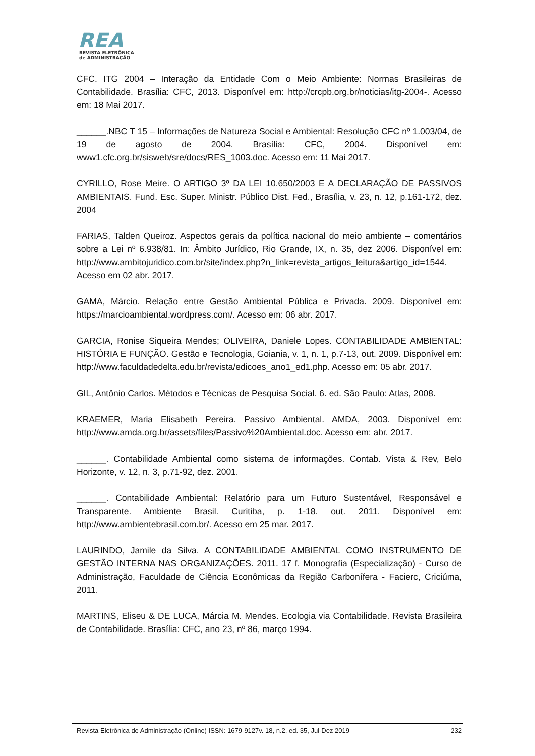REA
REVISTA ELETRÔNICA
de ADMINISTRAÇÃO
CFC. ITG 2004 – Interação da Entidade Com o Meio Ambiente: Normas Brasileiras de Contabilidade. Brasília: CFC, 2013. Disponível em: http://crcpb.org.br/noticias/itg-2004-. Acesso em: 18 Mai 2017.
______.NBC T 15 – Informações de Natureza Social e Ambiental: Resolução CFC nº 1.003/04, de 19 de agosto de 2004. Brasília: CFC, 2004. Disponível em: www1.cfc.org.br/sisweb/sre/docs/RES_1003.doc. Acesso em: 11 Mai 2017.
CYRILLO, Rose Meire. O ARTIGO 3º DA LEI 10.650/2003 E A DECLARAÇÃO DE PASSIVOS AMBIENTAIS. Fund. Esc. Super. Ministr. Público Dist. Fed., Brasília, v. 23, n. 12, p.161-172, dez. 2004
FARIAS, Talden Queiroz. Aspectos gerais da política nacional do meio ambiente – comentários sobre a Lei nº 6.938/81. In: Âmbito Jurídico, Rio Grande, IX, n. 35, dez 2006. Disponível em: http://www.ambitojuridico.com.br/site/index.php?n_link=revista_artigos_leitura&artigo_id=1544. Acesso em 02 abr. 2017.
GAMA, Márcio. Relação entre Gestão Ambiental Pública e Privada. 2009. Disponível em: https://marcioambiental.wordpress.com/. Acesso em: 06 abr. 2017.
GARCIA, Ronise Siqueira Mendes; OLIVEIRA, Daniele Lopes. CONTABILIDADE AMBIENTAL: HISTÓRIA E FUNÇÃO. Gestão e Tecnologia, Goiania, v. 1, n. 1, p.7-13, out. 2009. Disponível em: http://www.faculdadedelta.edu.br/revista/edicoes_ano1_ed1.php. Acesso em: 05 abr. 2017.
GIL, Antônio Carlos. Métodos e Técnicas de Pesquisa Social. 6. ed. São Paulo: Atlas, 2008.
KRAEMER, Maria Elisabeth Pereira. Passivo Ambiental. AMDA, 2003. Disponível em: http://www.amda.org.br/assets/files/Passivo%20Ambiental.doc. Acesso em: abr. 2017.
______. Contabilidade Ambiental como sistema de informações. Contab. Vista & Rev, Belo Horizonte, v. 12, n. 3, p.71-92, dez. 2001.
______. Contabilidade Ambiental: Relatório para um Futuro Sustentável, Responsável e Transparente. Ambiente Brasil. Curitiba, p. 1-18. out. 2011. Disponível em: http://www.ambientebrasil.com.br/. Acesso em 25 mar. 2017.
LAURINDO, Jamile da Silva. A CONTABILIDADE AMBIENTAL COMO INSTRUMENTO DE GESTÃO INTERNA NAS ORGANIZAÇÕES. 2011. 17 f. Monografia (Especialização) - Curso de Administração, Faculdade de Ciência Econômicas da Região Carbonífera - Facierc, Criciúma, 2011.
MARTINS, Eliseu & DE LUCA, Márcia M. Mendes. Ecologia via Contabilidade. Revista Brasileira de Contabilidade. Brasília: CFC, ano 23, nº 86, março 1994.
Revista Eletrônica de Administração (Online) ISSN: 1679-9127v. 18, n.2, ed. 35, Jul-Dez 2019 232